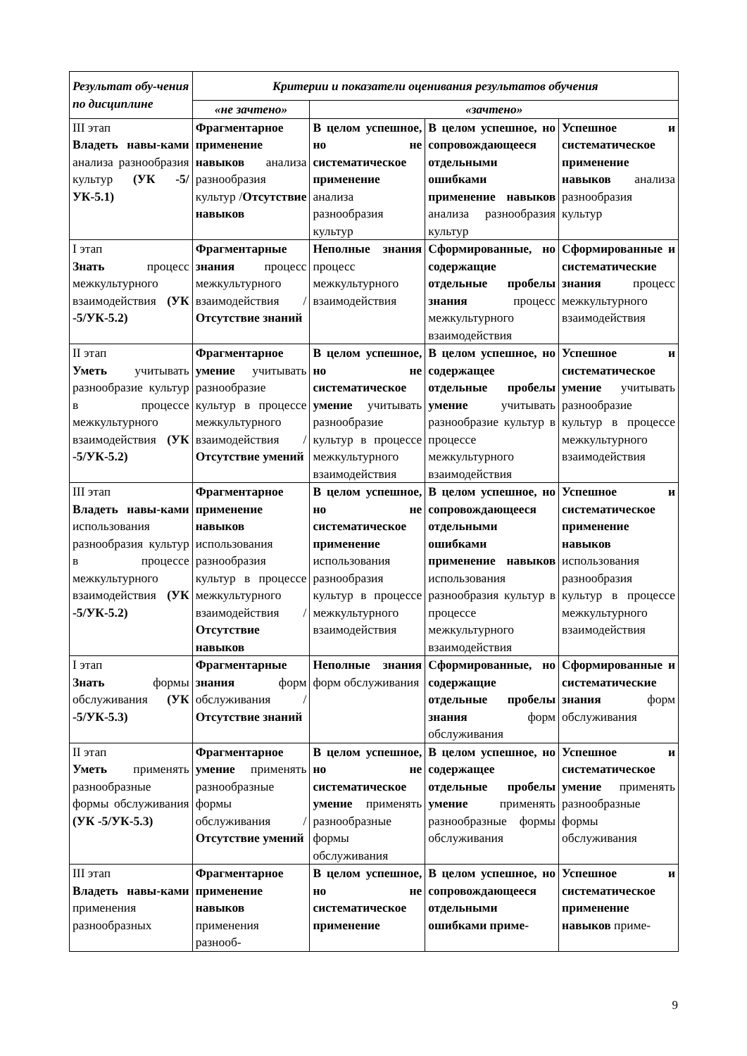| Результат обу-чения по дисциплине | Критерии и показатели оценивания результатов обучения | | | |
| --- | --- | --- | --- | --- |
| | «не зачтено» | «зачтено» | | |
| III этап Владеть навы-ками анализа разнообразия культур (УК -5/УК-5.1) | Фрагментарное применение навыков анализа разнообразия культур / Отсутствие навыков | В целом успешное, но не систематическое применение анализа разнообразия культур | В целом успешное, но сопровождающееся отдельными ошибками применение навыков анализа разнообразия культур | Успешное и систематическое применение навыков анализа разнообразия культур |
| I этап Знать процесс межкультурного взаимодействия (УК -5/УК-5.2) | Фрагментарные знания процесс межкультурного взаимодействия / Отсутствие знаний | Неполные знания процесс межкультурного взаимодействия | Сформированные, но содержащие отдельные пробелы знания процесс межкультурного взаимодействия | Сформированные и систематические знания процесс межкультурного взаимодействия |
| II этап Уметь учитывать разнообразие культур в процессе межкультурного взаимодействия (УК -5/УК-5.2) | Фрагментарное умение учитывать разнообразие культур в процессе межкультурного взаимодействия / Отсутствие умений | В целом успешное, но не систематическое умение учитывать разнообразие культур в процессе межкультурного взаимодействия | В целом успешное, но содержащее отдельные пробелы умение учитывать разнообразие культур в процессе межкультурного взаимодействия | Успешное и систематическое умение учитывать разнообразие культур в процессе межкультурного взаимодействия |
| III этап Владеть навы-ками использования разнообразия культур в процессе межкультурного взаимодействия (УК -5/УК-5.2) | Фрагментарное применение навыков использования разнообразия культур в процессе межкультурного взаимодействия / Отсутствие навыков | В целом успешное, но не систематическое применение использования разнообразия культур в процессе межкультурного взаимодействия | В целом успешное, но сопровождающееся отдельными ошибками применение навыков использования разнообразия культур в процессе межкультурного взаимодействия | Успешное и систематическое применение навыков использования разнообразия культур в процессе межкультурного взаимодействия |
| I этап Знать формы обслуживания (УК -5/УК-5.3) | Фрагментарные знания форм обслуживания / Отсутствие знаний | Неполные знания форм обслуживания | Сформированные, но содержащие отдельные пробелы знания форм обслуживания | Сформированные и систематические знания форм обслуживания |
| II этап Уметь применять разнообразные формы обслуживания (УК -5/УК-5.3) | Фрагментарное умение применять разнообразные формы обслуживания / Отсутствие умений | В целом успешное, но не систематическое умение применять разнообразные формы обслуживания | В целом успешное, но содержащее отдельные пробелы умение применять разнообразные формы обслуживания | Успешное и систематическое умение применять разнообразные формы обслуживания |
| III этап Владеть навы-ками применения разнообразных | Фрагментарное применение навыков применения разнооб- | В целом успешное, но не систематическое применение | В целом успешное, но сопровождающееся отдельными ошибками приме- | Успешное и систематическое применение навыков приме- |
9